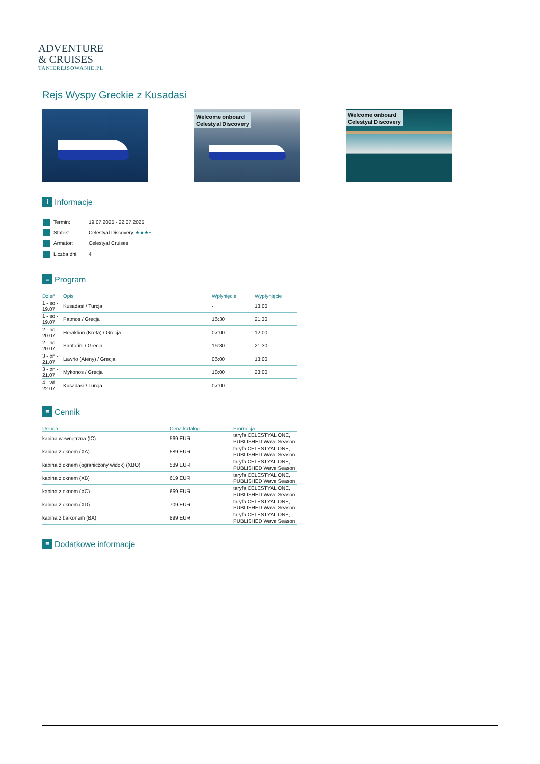ADVENTURE
& CRUISES
TANIEREJSOWANIE.PL
Rejs Wyspy Greckie z Kusadasi
Welcome onboard
Celestyal Discovery
Welcome onboard
Celestyal Discovery
i Informacje
| Termin: | 19.07.2025 - 22.07.2025 |
| Statek: | Celestyal Discovery ★★★+ |
| Armator: | Celestyal Cruises |
| Liczba dni: | 4 |
≡ Program
| Dzień | Opis | Wpłynięcie | Wypłynięcie |
| --- | --- | --- | --- |
| 1 - so - 19.07 | Kusadasi / Turcja | - | 13:00 |
| 1 - so - 19.07 | Patmos / Grecja | 16:30 | 21:30 |
| 2 - nd - 20.07 | Heraklion (Kreta) / Grecja | 07:00 | 12:00 |
| 2 - nd - 20.07 | Santorini / Grecja | 16:30 | 21:30 |
| 3 - pn - 21.07 | Lawrio (Ateny) / Grecja | 06:00 | 13:00 |
| 3 - pn - 21.07 | Mykonos / Grecja | 18:00 | 23:00 |
| 4 - wt - 22.07 | Kusadasi / Turcja | 07:00 | - |
≡ Cennik
| Usługa | Cena katalog. | Promocja |
| --- | --- | --- |
| kabina wewnętrzna (IC) | 569 EUR | taryfa CELESTYAL ONE, PUBLISHED Wave Season |
| kabina z oknem (XA) | 589 EUR | taryfa CELESTYAL ONE, PUBLISHED Wave Season |
| kabina z oknem (ograniczony widok) (XBO) | 589 EUR | taryfa CELESTYAL ONE, PUBLISHED Wave Season |
| kabina z oknem (XB) | 619 EUR | taryfa CELESTYAL ONE, PUBLISHED Wave Season |
| kabina z oknem (XC) | 669 EUR | taryfa CELESTYAL ONE, PUBLISHED Wave Season |
| kabina z oknem (XD) | 709 EUR | taryfa CELESTYAL ONE, PUBLISHED Wave Season |
| kabina z balkonem (BA) | 899 EUR | taryfa CELESTYAL ONE, PUBLISHED Wave Season |
≡ Dodatkowe informacje